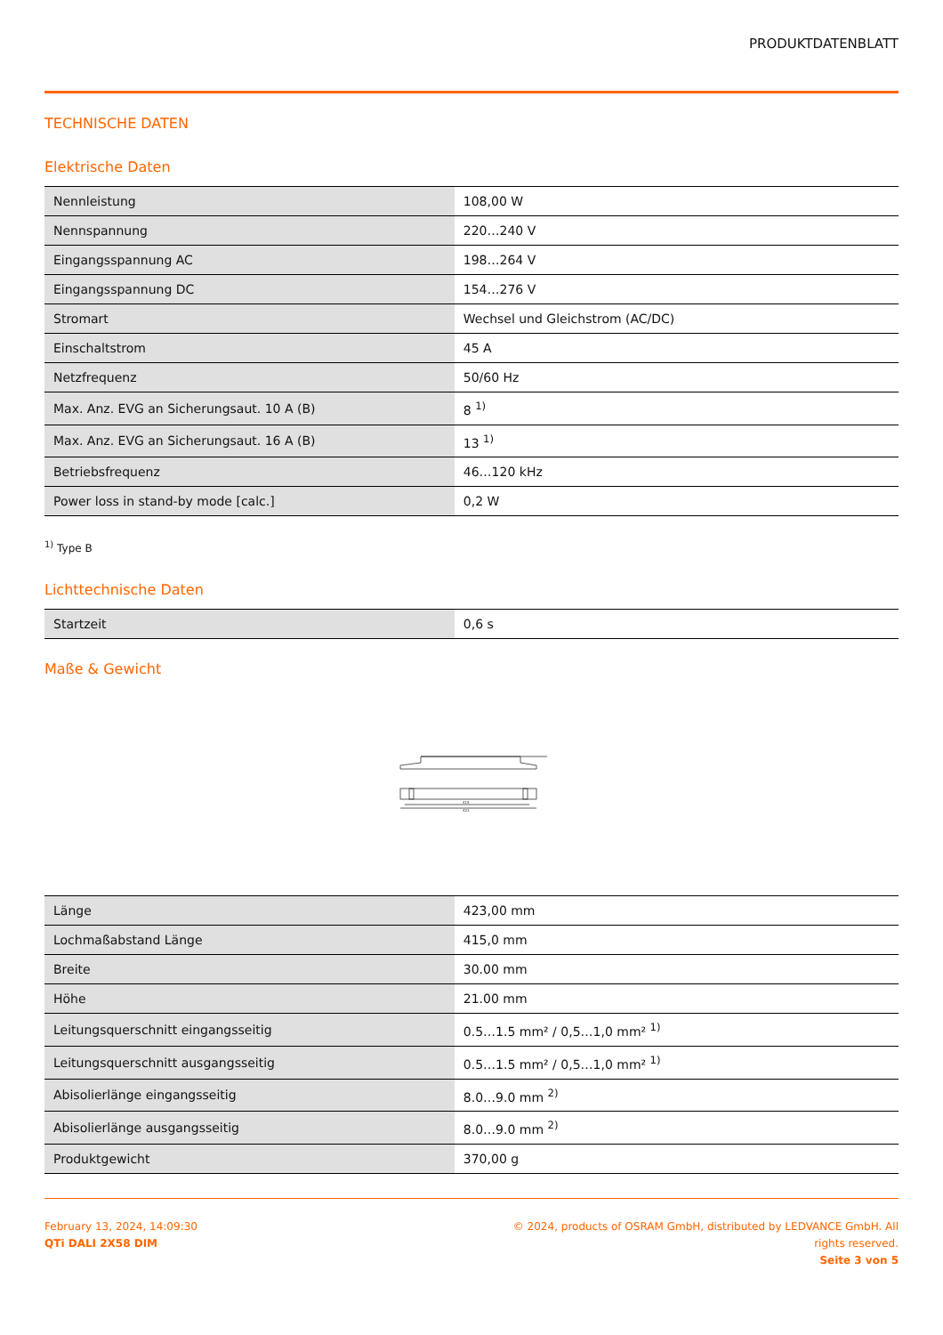PRODUKTDATENBLATT
TECHNISCHE DATEN
Elektrische Daten
| Nennleistung | 108,00 W |
| Nennspannung | 220…240 V |
| Eingangsspannung AC | 198…264 V |
| Eingangsspannung DC | 154…276 V |
| Stromart | Wechsel und Gleichstrom (AC/DC) |
| Einschaltstrom | 45 A |
| Netzfrequenz | 50/60 Hz |
| Max. Anz. EVG an Sicherungsaut. 10 A (B) | 8 <sup>1)</sup> |
| Max. Anz. EVG an Sicherungsaut. 16 A (B) | 13 <sup>1)</sup> |
| Betriebsfrequenz | 46…120 kHz |
| Power loss in stand-by mode [calc.] | 0,2 W |
<sup>1)</sup> Type B
Lichttechnische Daten
| Startzeit | 0,6 s |
Maße & Gewicht
415
423
| Länge | 423,00 mm |
| Lochmaßabstand Länge | 415,0 mm |
| Breite | 30.00 mm |
| Höhe | 21.00 mm |
| Leitungsquerschnitt eingangsseitig | 0.5…1.5 mm² / 0,5…1,0 mm² <sup>1)</sup> |
| Leitungsquerschnitt ausgangsseitig | 0.5…1.5 mm² / 0,5…1,0 mm² <sup>1)</sup> |
| Abisolierlänge eingangsseitig | 8.0…9.0 mm <sup>2)</sup> |
| Abisolierlänge ausgangsseitig | 8.0…9.0 mm <sup>2)</sup> |
| Produktgewicht | 370,00 g |
February 13, 2024, 14:09:30
QTi DALI 2X58 DIM
© 2024, products of OSRAM GmbH, distributed by LEDVANCE GmbH. All rights reserved.
Seite 3 von 5